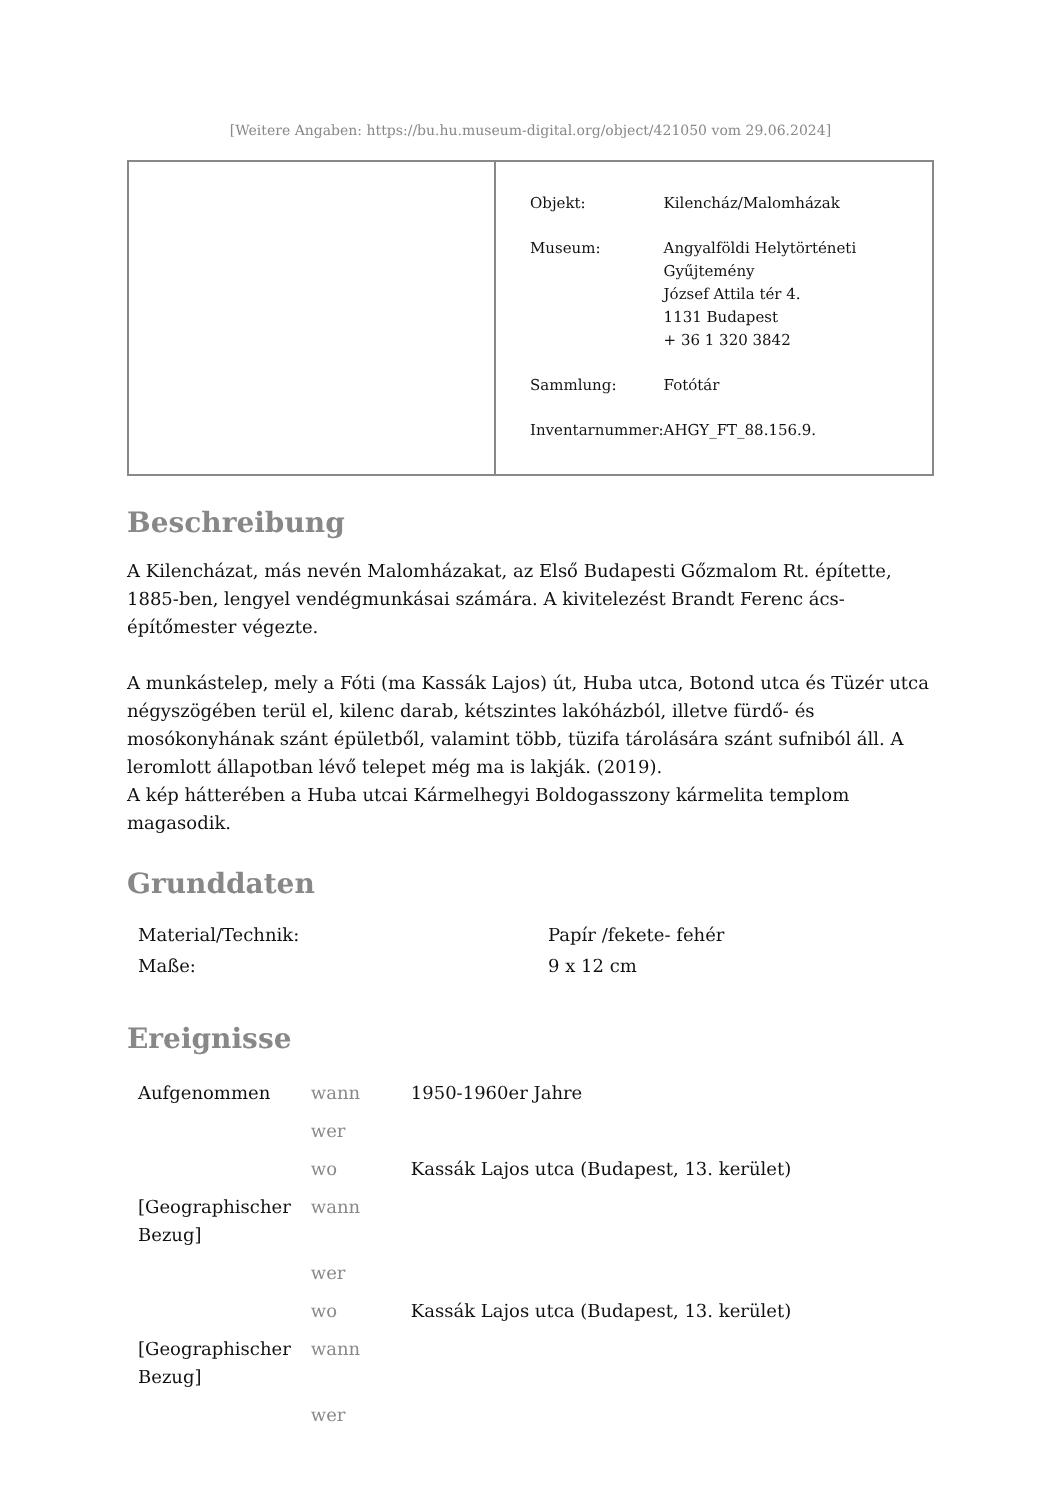[Weitere Angaben: https://bu.hu.museum-digital.org/object/421050 vom 29.06.2024]
| Objekt: | Kilencház/Malomházak |
| Museum: | Angyalföldi Helytörténeti Gyűjtemény József Attila tér 4. 1131 Budapest + 36 1 320 3842 |
| Sammlung: | Fotótár |
| Inventarnummer: | AHGY_FT_88.156.9. |
Beschreibung
A Kilencházat, más nevén Malomházakat, az Első Budapesti Gőzmalom Rt. építette, 1885-ben, lengyel vendégmunkásai számára. A kivitelezést Brandt Ferenc ács-építőmester végezte.
A munkástelep, mely a Fóti (ma Kassák Lajos) út, Huba utca, Botond utca és Tüzér utca négyszögében terül el, kilenc darab, kétszintes lakóházból, illetve fürdő- és mosókonyhának szánt épületből, valamint több, tüzifa tárolására szánt sufniból áll. A leromlott állapotban lévő telepet még ma is lakják. (2019).
A kép hátterében a Huba utcai Kármelhegyi Boldogasszony kármelita templom magasodik.
Grunddaten
| Material/Technik: | Papír /fekete- fehér |
| Maße: | 9 x 12 cm |
Ereignisse
| Aufgenommen | wann | 1950-1960er Jahre |
| | wer | |
| | wo | Kassák Lajos utca (Budapest, 13. kerület) |
| [Geographischer Bezug] | wann | |
| | wer | |
| | wo | Kassák Lajos utca (Budapest, 13. kerület) |
| [Geographischer Bezug] | wann | |
| | wer | |